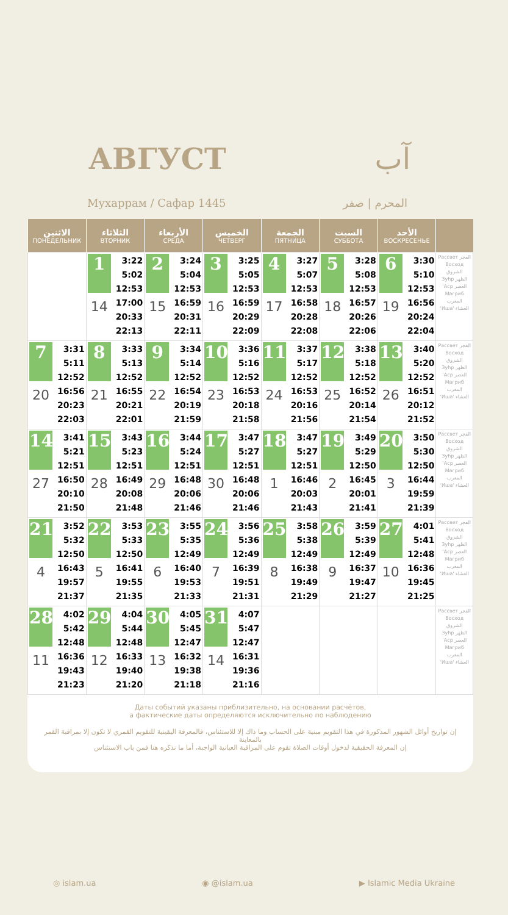АВГУСТ آب
Мухаррам / Сафар 1445 المحرم | صفر
| الاثنين ПОНЕДЕЛЬНИК | الثلاثاء ВТОРНИК | الأربعاء СРЕДА | الخميس ЧЕТВЕРГ | الجمعة ПЯТНИЦА | السبت СУББОТА | الأحد ВОСКРЕСЕНЬЕ | |
| --- | --- | --- | --- | --- | --- | --- | --- |
| | 1 14 3:22 5:02 12:53 17:00 20:33 22:13 | 2 15 3:24 5:04 12:53 16:59 20:31 22:11 | 3 16 3:25 5:05 12:53 16:59 20:29 22:09 | 4 17 3:27 5:07 12:53 16:58 20:28 22:08 | 5 18 3:28 5:08 12:53 16:57 20:26 22:06 | 6 19 3:30 5:10 12:53 16:56 20:24 22:04 | Рассвет الفجر Восход الشروق Зуhр الظهر ʻАср العصر Магриб المغرب ʻИша' العشاء |
| 7 20 3:31 5:11 12:52 16:56 20:23 22:03 | 8 21 3:33 5:13 12:52 16:55 20:21 22:01 | 9 22 3:34 5:14 12:52 16:54 20:19 21:59 | 10 23 3:36 5:16 12:52 16:53 20:18 21:58 | 11 24 3:37 5:17 12:52 16:53 20:16 21:56 | 12 25 3:38 5:18 12:52 16:52 20:14 21:54 | 13 26 3:40 5:20 12:52 16:51 20:12 21:52 | Рассвет الفجر Восход الشروق Зуhр الظهر ʻАср العصر Магриб المغرب ʻИша' العشاء |
| 14 27 3:41 5:21 12:51 16:50 20:10 21:50 | 15 28 3:43 5:23 12:51 16:49 20:08 21:48 | 16 29 3:44 5:24 12:51 16:48 20:06 21:46 | 17 30 3:47 5:27 12:51 16:48 20:06 21:46 | 18 1 3:47 5:27 12:51 16:46 20:03 21:43 | 19 2 3:49 5:29 12:50 16:45 20:01 21:41 | 20 3 3:50 5:30 12:50 16:44 19:59 21:39 | Рассвет الفجر Восход الشروق Зуhр الظهر ʻАср العصر Магриб المغرب ʻИша' العشاء |
| 21 4 3:52 5:32 12:50 16:43 19:57 21:37 | 22 5 3:53 5:33 12:50 16:41 19:55 21:35 | 23 6 3:55 5:35 12:49 16:40 19:53 21:33 | 24 7 3:56 5:36 12:49 16:39 19:51 21:31 | 25 8 3:58 5:38 12:49 16:38 19:49 21:29 | 26 9 3:59 5:39 12:49 16:37 19:47 21:27 | 27 10 4:01 5:41 12:48 16:36 19:45 21:25 | Рассвет الفجر Восход الشروق Зуhр الظهر ʻАср العصر Магриб المغرب ʻИша' العشاء |
| 28 11 4:02 5:42 12:48 16:36 19:43 21:23 | 29 12 4:04 5:44 12:48 16:33 19:40 21:20 | 30 13 4:05 5:45 12:47 16:32 19:38 21:18 | 31 14 4:07 5:47 12:47 16:31 19:36 21:16 | | | | Рассвет الفجر Восход الشروق Зуhр الظهر ʻАср العصر Магриб المغرب ʻИша' العشاء |
Даты событий указаны приблизительно, на основании расчётов,
а фактические даты определяются исключительно по наблюдению
إن تواريخ أوائل الشهور المذكورة في هذا التقويم مبنية على الحساب وما ذاك إلا للاستئناس، فالمعرفة اليقينية للتقويم القمري لا تكون إلا بمراقبة القمر بالمعاينة
إن المعرفة الحقيقية لدخول أوقات الصلاة تقوم على المراقبة العيانية الواجبة، أما ما نذكره هنا فمن باب الاستئناس
◎ islam.ua ◉ @islam.ua ▶ Islamic Media Ukraine